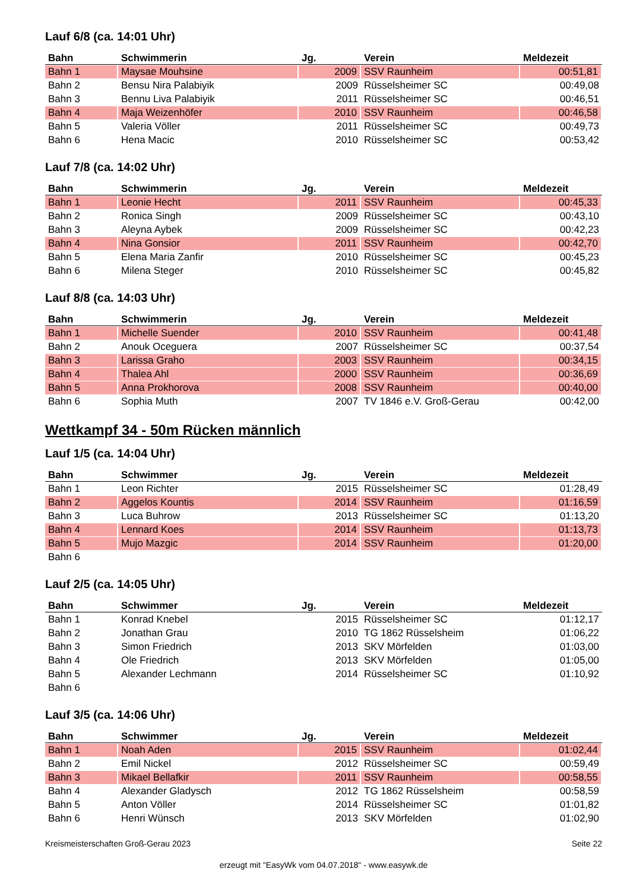Lauf 6/8 (ca. 14:01 Uhr)
| Bahn | Schwimmerin | Jg. | Verein | Meldezeit |
| --- | --- | --- | --- | --- |
| Bahn 1 | Maysae Mouhsine | 2009 | SSV Raunheim | 00:51,81 |
| Bahn 2 | Bensu Nira Palabiyik | 2009 | Rüsselsheimer SC | 00:49,08 |
| Bahn 3 | Bennu Liva Palabiyik | 2011 | Rüsselsheimer SC | 00:46,51 |
| Bahn 4 | Maja Weizenhöfer | 2010 | SSV Raunheim | 00:46,58 |
| Bahn 5 | Valeria Völler | 2011 | Rüsselsheimer SC | 00:49,73 |
| Bahn 6 | Hena Macic | 2010 | Rüsselsheimer SC | 00:53,42 |
Lauf 7/8 (ca. 14:02 Uhr)
| Bahn | Schwimmerin | Jg. | Verein | Meldezeit |
| --- | --- | --- | --- | --- |
| Bahn 1 | Leonie Hecht | 2011 | SSV Raunheim | 00:45,33 |
| Bahn 2 | Ronica Singh | 2009 | Rüsselsheimer SC | 00:43,10 |
| Bahn 3 | Aleyna Aybek | 2009 | Rüsselsheimer SC | 00:42,23 |
| Bahn 4 | Nina Gonsior | 2011 | SSV Raunheim | 00:42,70 |
| Bahn 5 | Elena Maria Zanfir | 2010 | Rüsselsheimer SC | 00:45,23 |
| Bahn 6 | Milena Steger | 2010 | Rüsselsheimer SC | 00:45,82 |
Lauf 8/8 (ca. 14:03 Uhr)
| Bahn | Schwimmerin | Jg. | Verein | Meldezeit |
| --- | --- | --- | --- | --- |
| Bahn 1 | Michelle Suender | 2010 | SSV Raunheim | 00:41,48 |
| Bahn 2 | Anouk Oceguera | 2007 | Rüsselsheimer SC | 00:37,54 |
| Bahn 3 | Larissa Graho | 2003 | SSV Raunheim | 00:34,15 |
| Bahn 4 | Thalea Ahl | 2000 | SSV Raunheim | 00:36,69 |
| Bahn 5 | Anna Prokhorova | 2008 | SSV Raunheim | 00:40,00 |
| Bahn 6 | Sophia Muth | 2007 | TV 1846 e.V. Groß-Gerau | 00:42,00 |
Wettkampf 34 - 50m Rücken männlich
Lauf 1/5 (ca. 14:04 Uhr)
| Bahn | Schwimmer | Jg. | Verein | Meldezeit |
| --- | --- | --- | --- | --- |
| Bahn 1 | Leon Richter | 2015 | Rüsselsheimer SC | 01:28,49 |
| Bahn 2 | Aggelos Kountis | 2014 | SSV Raunheim | 01:16,59 |
| Bahn 3 | Luca Buhrow | 2013 | Rüsselsheimer SC | 01:13,20 |
| Bahn 4 | Lennard Koes | 2014 | SSV Raunheim | 01:13,73 |
| Bahn 5 | Mujo Mazgic | 2014 | SSV Raunheim | 01:20,00 |
| Bahn 6 | | | | |
Lauf 2/5 (ca. 14:05 Uhr)
| Bahn | Schwimmer | Jg. | Verein | Meldezeit |
| --- | --- | --- | --- | --- |
| Bahn 1 | Konrad Knebel | 2015 | Rüsselsheimer SC | 01:12,17 |
| Bahn 2 | Jonathan Grau | 2010 | TG 1862 Rüsselsheim | 01:06,22 |
| Bahn 3 | Simon Friedrich | 2013 | SKV Mörfelden | 01:03,00 |
| Bahn 4 | Ole Friedrich | 2013 | SKV Mörfelden | 01:05,00 |
| Bahn 5 | Alexander Lechmann | 2014 | Rüsselsheimer SC | 01:10,92 |
| Bahn 6 | | | | |
Lauf 3/5 (ca. 14:06 Uhr)
| Bahn | Schwimmer | Jg. | Verein | Meldezeit |
| --- | --- | --- | --- | --- |
| Bahn 1 | Noah Aden | 2015 | SSV Raunheim | 01:02,44 |
| Bahn 2 | Emil Nickel | 2012 | Rüsselsheimer SC | 00:59,49 |
| Bahn 3 | Mikael Bellafkir | 2011 | SSV Raunheim | 00:58,55 |
| Bahn 4 | Alexander Gladysch | 2012 | TG 1862 Rüsselsheim | 00:58,59 |
| Bahn 5 | Anton Völler | 2014 | Rüsselsheimer SC | 01:01,82 |
| Bahn 6 | Henri Wünsch | 2013 | SKV Mörfelden | 01:02,90 |
Kreismeisterschaften Groß-Gerau 2023 Seite 22
erzeugt mit "EasyWk vom 04.07.2018" - www.easywk.de